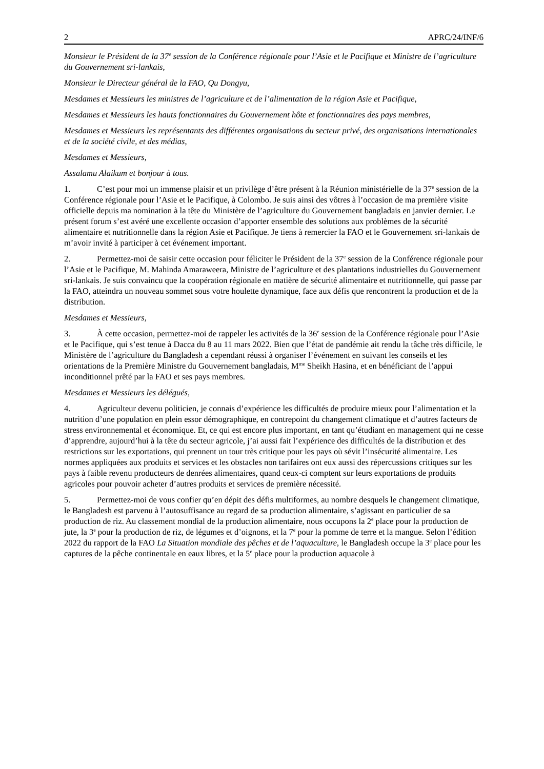2 APRC/24/INF/6
Monsieur le Président de la 37<sup>e</sup> session de la Conférence régionale pour l’Asie et le Pacifique et Ministre de l’agriculture du Gouvernement sri-lankais,
Monsieur le Directeur général de la FAO, Qu Dongyu,
Mesdames et Messieurs les ministres de l’agriculture et de l’alimentation de la région Asie et Pacifique,
Mesdames et Messieurs les hauts fonctionnaires du Gouvernement hôte et fonctionnaires des pays membres,
Mesdames et Messieurs les représentants des différentes organisations du secteur privé, des organisations internationales et de la société civile, et des médias,
Mesdames et Messieurs,
Assalamu Alaikum et bonjour à tous.
1. C’est pour moi un immense plaisir et un privilège d’être présent à la Réunion ministérielle de la 37<sup>e</sup> session de la Conférence régionale pour l’Asie et le Pacifique, à Colombo. Je suis ainsi des vôtres à l’occasion de ma première visite officielle depuis ma nomination à la tête du Ministère de l’agriculture du Gouvernement bangladais en janvier dernier. Le présent forum s’est avéré une excellente occasion d’apporter ensemble des solutions aux problèmes de la sécurité alimentaire et nutritionnelle dans la région Asie et Pacifique. Je tiens à remercier la FAO et le Gouvernement sri-lankais de m’avoir invité à participer à cet événement important.
2. Permettez-moi de saisir cette occasion pour féliciter le Président de la 37<sup>e</sup> session de la Conférence régionale pour l’Asie et le Pacifique, M. Mahinda Amaraweera, Ministre de l’agriculture et des plantations industrielles du Gouvernement sri-lankais. Je suis convaincu que la coopération régionale en matière de sécurité alimentaire et nutritionnelle, qui passe par la FAO, atteindra un nouveau sommet sous votre houlette dynamique, face aux défis que rencontrent la production et de la distribution.
Mesdames et Messieurs,
3. À cette occasion, permettez-moi de rappeler les activités de la 36<sup>e</sup> session de la Conférence régionale pour l’Asie et le Pacifique, qui s’est tenue à Dacca du 8 au 11 mars 2022. Bien que l’état de pandémie ait rendu la tâche très difficile, le Ministère de l’agriculture du Bangladesh a cependant réussi à organiser l’événement en suivant les conseils et les orientations de la Première Ministre du Gouvernement bangladais, M<sup>me</sup> Sheikh Hasina, et en bénéficiant de l’appui inconditionnel prêté par la FAO et ses pays membres.
Mesdames et Messieurs les délégués,
4. Agriculteur devenu politicien, je connais d’expérience les difficultés de produire mieux pour l’alimentation et la nutrition d’une population en plein essor démographique, en contrepoint du changement climatique et d’autres facteurs de stress environnemental et économique. Et, ce qui est encore plus important, en tant qu’étudiant en management qui ne cesse d’apprendre, aujourd’hui à la tête du secteur agricole, j’ai aussi fait l’expérience des difficultés de la distribution et des restrictions sur les exportations, qui prennent un tour très critique pour les pays où sévit l’insécurité alimentaire. Les normes appliquées aux produits et services et les obstacles non tarifaires ont eux aussi des répercussions critiques sur les pays à faible revenu producteurs de denrées alimentaires, quand ceux-ci comptent sur leurs exportations de produits agricoles pour pouvoir acheter d’autres produits et services de première nécessité.
5. Permettez-moi de vous confier qu’en dépit des défis multiformes, au nombre desquels le changement climatique, le Bangladesh est parvenu à l’autosuffisance au regard de sa production alimentaire, s’agissant en particulier de sa production de riz. Au classement mondial de la production alimentaire, nous occupons la 2<sup>e</sup> place pour la production de jute, la 3<sup>e</sup> pour la production de riz, de légumes et d’oignons, et la 7<sup>e</sup> pour la pomme de terre et la mangue. Selon l’édition 2022 du rapport de la FAO La Situation mondiale des pêches et de l’aquaculture, le Bangladesh occupe la 3<sup>e</sup> place pour les captures de la pêche continentale en eaux libres, et la 5<sup>e</sup> place pour la production aquacole à